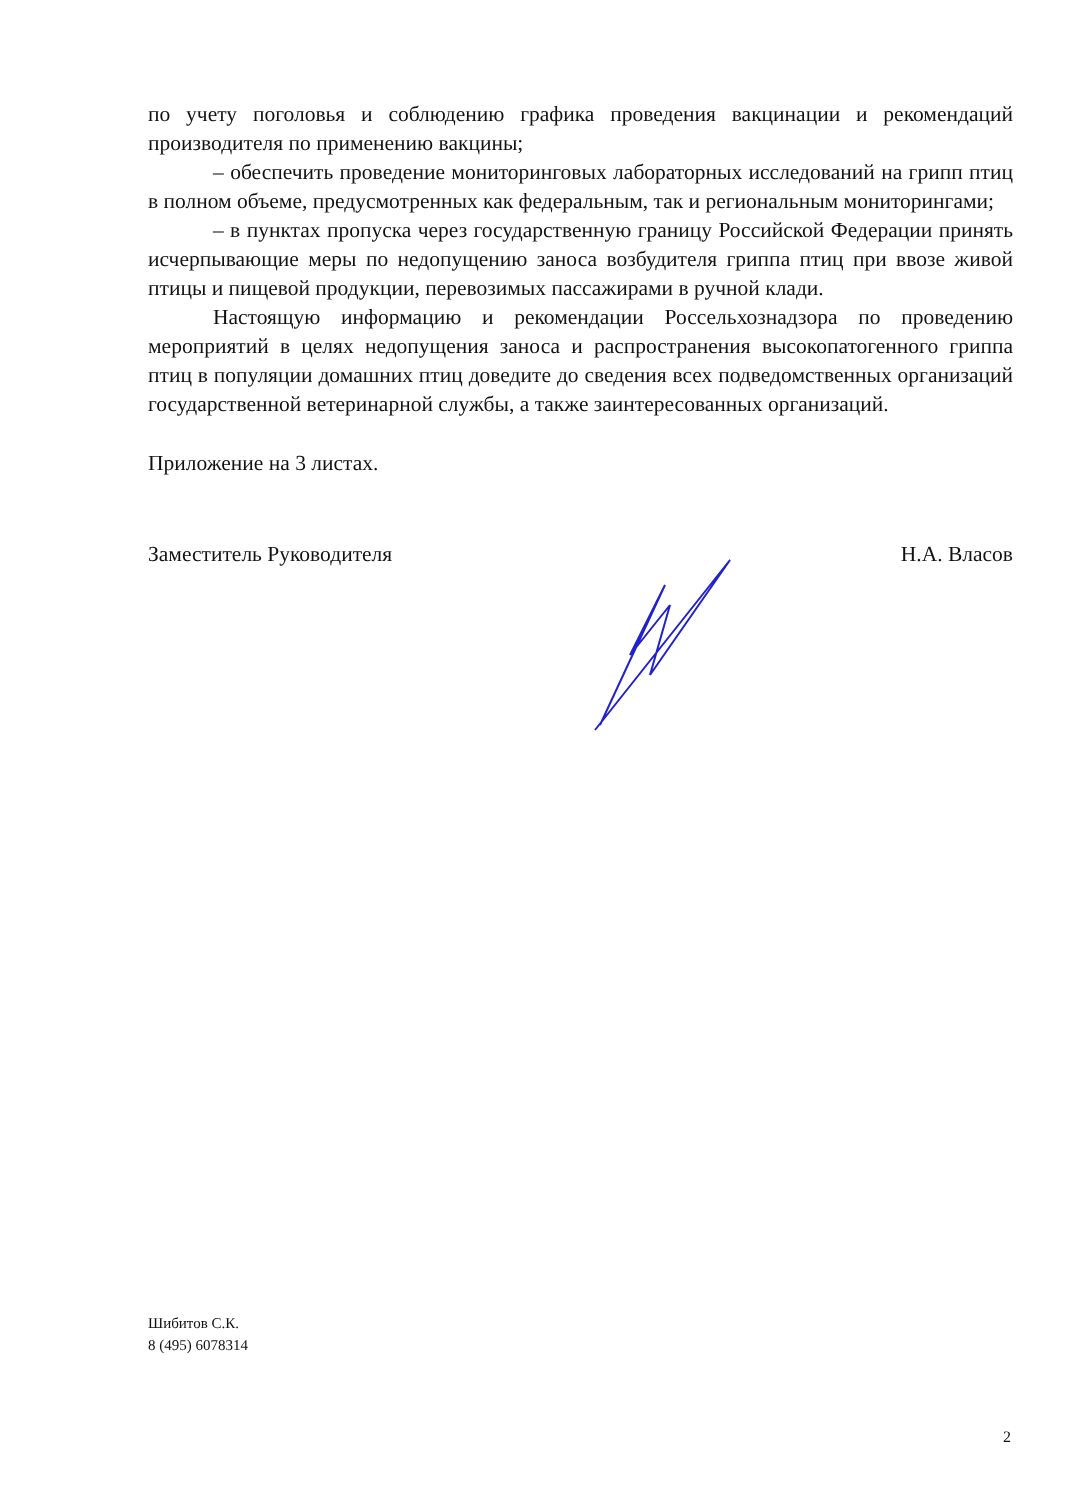по учету поголовья и соблюдению графика проведения вакцинации и рекомендаций производителя по применению вакцины;
– обеспечить проведение мониторинговых лабораторных исследований на грипп птиц в полном объеме, предусмотренных как федеральным, так и региональным мониторингами;
– в пунктах пропуска через государственную границу Российской Федерации принять исчерпывающие меры по недопущению заноса возбудителя гриппа птиц при ввозе живой птицы и пищевой продукции, перевозимых пассажирами в ручной клади.
Настоящую информацию и рекомендации Россельхознадзора по проведению мероприятий в целях недопущения заноса и распространения высокопатогенного гриппа птиц в популяции домашних птиц доведите до сведения всех подведомственных организаций государственной ветеринарной службы, а также заинтересованных организаций.
Приложение на 3 листах.
Заместитель Руководителя Н.А. Власов
Шибитов С.К.
8 (495) 6078314
2